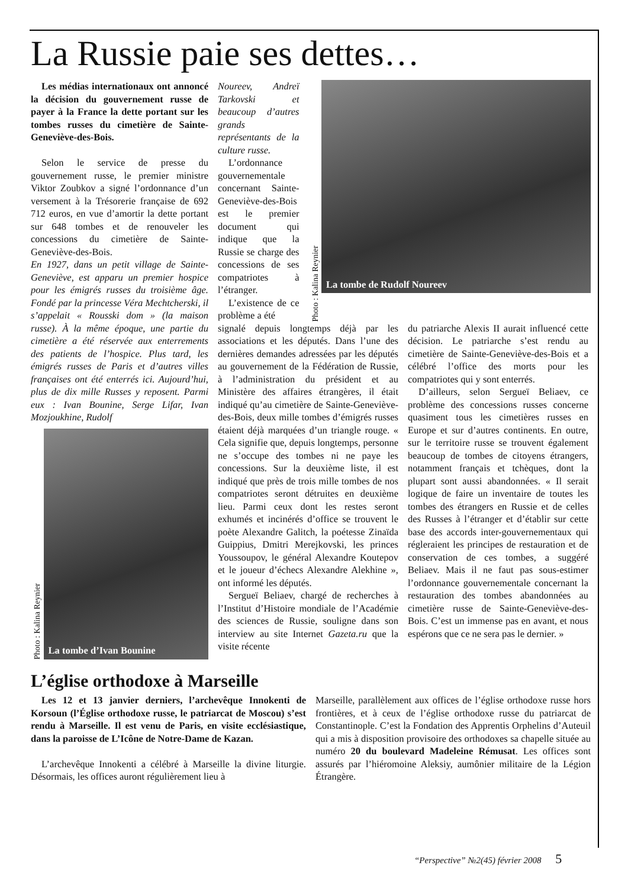La Russie paie ses dettes…
Les médias internationaux ont annoncé la décision du gouvernement russe de payer à la France la dette portant sur les tombes russes du cimetière de Sainte-Geneviève-des-Bois.
Selon le service de presse du gouvernement russe, le premier ministre Viktor Zoubkov a signé l’ordonnance d’un versement à la Trésorerie française de 692 712 euros, en vue d’amortir la dette portant sur 648 tombes et de renouveler les concessions du cimetière de Sainte-Geneviève-des-Bois.
En 1927, dans un petit village de Sainte-Geneviève, est apparu un premier hospice pour les émigrés russes du troisième âge. Fondé par la princesse Véra Mechtcherski, il s’appelait « Rousski dom » (la maison russe). À la même époque, une partie du cimetière a été réservée aux enterrements des patients de l’hospice. Plus tard, les émigrés russes de Paris et d’autres villes françaises ont été enterrés ici. Aujourd’hui, plus de dix mille Russes y reposent. Parmi eux : Ivan Bounine, Serge Lifar, Ivan Mozjoukhine, Rudolf
Photo : Kalina Reynier
La tombe d’Ivan Bounine
Noureev, Andreï Tarkovski et beaucoup d’autres grands représentants de la culture russe.
L’ordonnance gouvernementale concernant Sainte-Geneviève-des-Bois est le premier document qui indique que la Russie se charge des concessions de ses compatriotes à l’étranger.
L’existence de ce problème a été
Photo : Kalina Reynier
La tombe de Rudolf Noureev
signalé depuis longtemps déjà par les associations et les députés. Dans l’une des dernières demandes adressées par les députés au gouvernement de la Fédération de Russie, à l’administration du président et au Ministère des affaires étrangères, il était indiqué qu’au cimetière de Sainte-Geneviève-des-Bois, deux mille tombes d’émigrés russes étaient déjà marquées d’un triangle rouge. « Cela signifie que, depuis longtemps, personne ne s’occupe des tombes ni ne paye les concessions. Sur la deuxième liste, il est indiqué que près de trois mille tombes de nos compatriotes seront détruites en deuxième lieu. Parmi ceux dont les restes seront exhumés et incinérés d’office se trouvent le poète Alexandre Galitch, la poétesse Zinaïda Guippius, Dmitri Merejkovski, les princes Youssoupov, le général Alexandre Koutepov et le joueur d’échecs Alexandre Alekhine », ont informé les députés.
Sergueï Beliaev, chargé de recherches à l’Institut d’Histoire mondiale de l’Académie des sciences de Russie, souligne dans son interview au site Internet Gazeta.ru que la visite récente
du patriarche Alexis II aurait influencé cette décision. Le patriarche s’est rendu au cimetière de Sainte-Geneviève-des-Bois et a célébré l’office des morts pour les compatriotes qui y sont enterrés.
D’ailleurs, selon Sergueï Beliaev, ce problème des concessions russes concerne quasiment tous les cimetières russes en Europe et sur d’autres continents. En outre, sur le territoire russe se trouvent également beaucoup de tombes de citoyens étrangers, notamment français et tchèques, dont la plupart sont aussi abandonnées. « Il serait logique de faire un inventaire de toutes les tombes des étrangers en Russie et de celles des Russes à l’étranger et d’établir sur cette base des accords inter-gouvernementaux qui régleraient les principes de restauration et de conservation de ces tombes, a suggéré Beliaev. Mais il ne faut pas sous-estimer l’ordonnance gouvernementale concernant la restauration des tombes abandonnées au cimetière russe de Sainte-Geneviève-des-Bois. C’est un immense pas en avant, et nous espérons que ce ne sera pas le dernier. »
L’église orthodoxe à Marseille
Les 12 et 13 janvier derniers, l’archevêque Innokenti de Korsoun (l’Église orthodoxe russe, le patriarcat de Moscou) s’est rendu à Marseille. Il est venu de Paris, en visite ecclésiastique, dans la paroisse de L’Icône de Notre-Dame de Kazan.
L’archevêque Innokenti a célébré à Marseille la divine liturgie. Désormais, les offices auront régulièrement lieu à
Marseille, parallèlement aux offices de l’église orthodoxe russe hors frontières, et à ceux de l’église orthodoxe russe du patriarcat de Constantinople. C’est la Fondation des Apprentis Orphelins d’Auteuil qui a mis à disposition provisoire des orthodoxes sa chapelle située au numéro 20 du boulevard Madeleine Rémusat. Les offices sont assurés par l’hiéromoine Aleksiy, aumônier militaire de la Légion Étrangère.
“Perspective” №2(45) février 2008 5